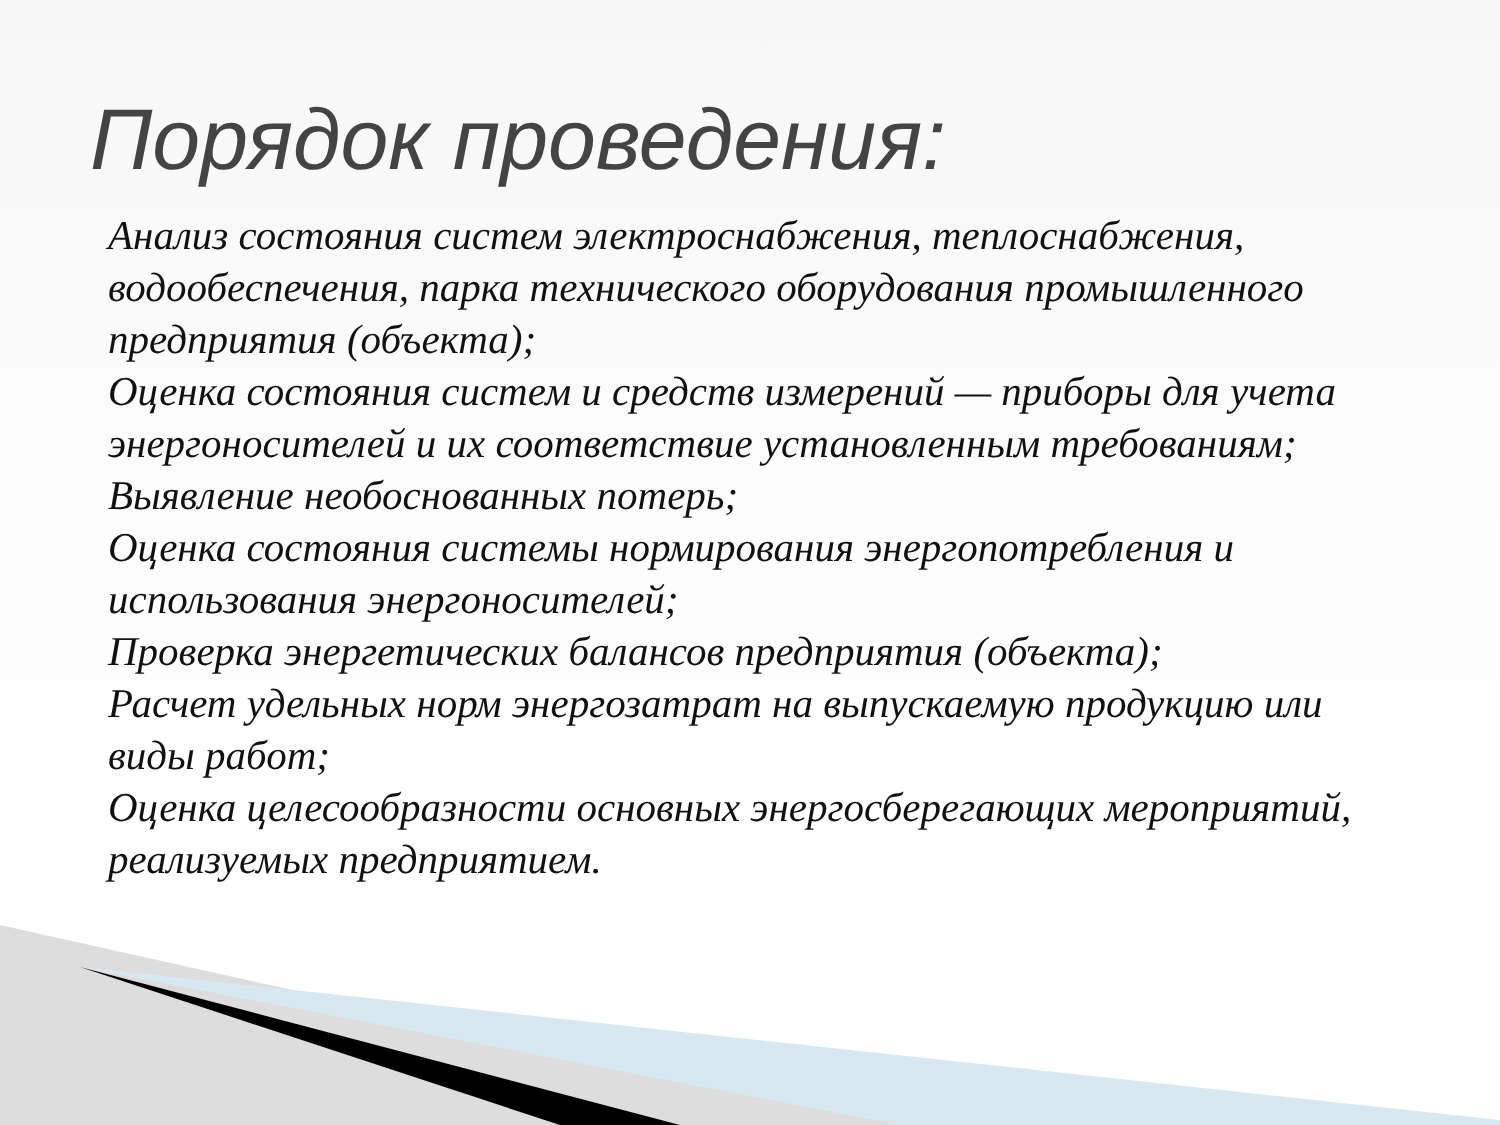Порядок проведения:
Анализ состояния систем электроснабжения, теплоснабжения, водообеспечения, парка технического оборудования промышленного предприятия (объекта);
Оценка состояния систем и средств измерений — приборы для учета энергоносителей и их соответствие установленным требованиям;
Выявление необоснованных потерь;
Оценка состояния системы нормирования энергопотребления и использования энергоносителей;
Проверка энергетических балансов предприятия (объекта);
Расчет удельных норм энергозатрат на выпускаемую продукцию или виды работ;
Оценка целесообразности основных энергосберегающих мероприятий, реализуемых предприятием.